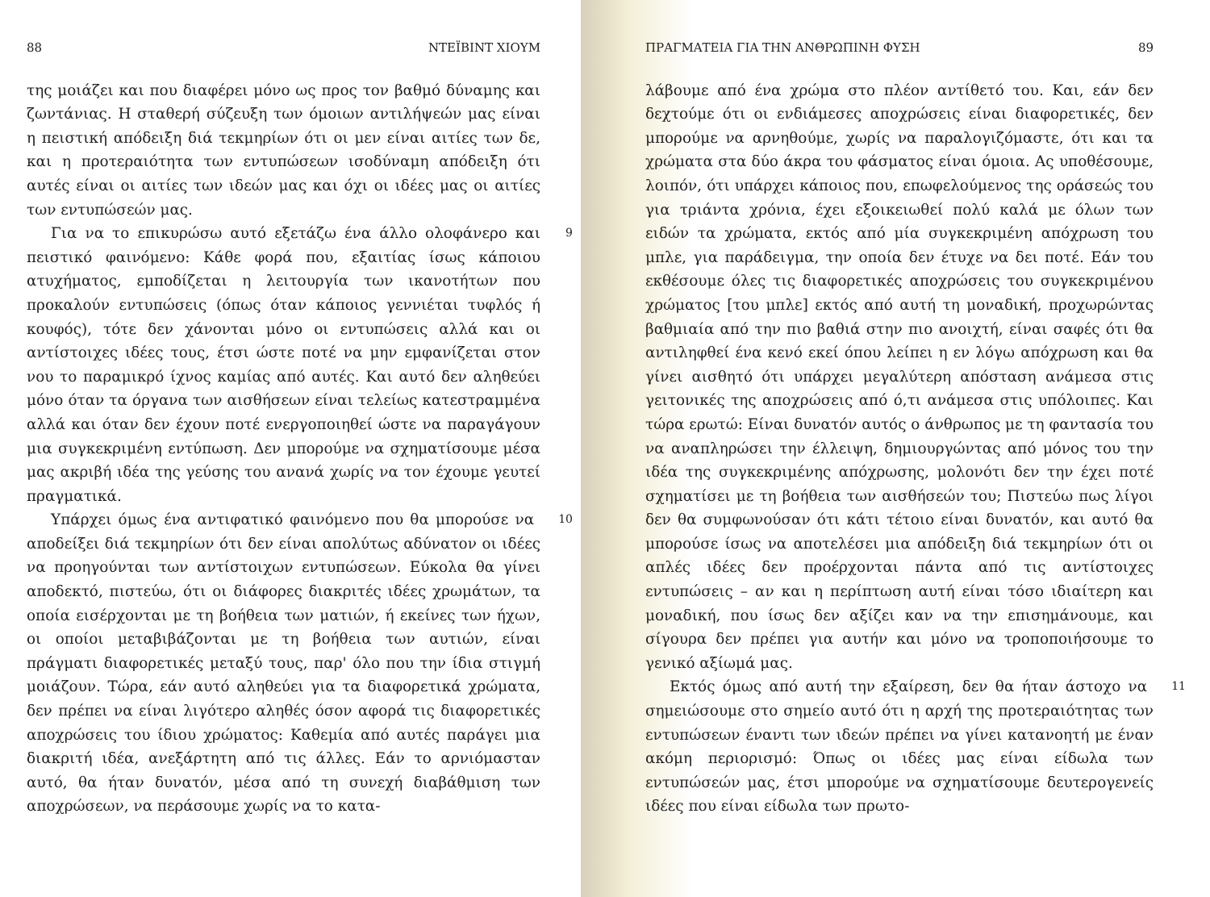88 ΝΤΕΪΒΙΝΤ ΧΙΟΥΜ
της μοιάζει και που διαφέρει μόνο ως προς τον βαθμό δύναμης και ζωντάνιας. Η σταθερή σύζευξη των όμοιων αντιλήψεών μας είναι η πειστική απόδειξη διά τεκμηρίων ότι οι μεν είναι αιτίες των δε, και η προτεραιότητα των εντυπώσεων ισοδύναμη απόδειξη ότι αυτές είναι οι αιτίες των ιδεών μας και όχι οι ιδέες μας οι αιτίες των εντυπώσεών μας.
9 Για να το επικυρώσω αυτό εξετάζω ένα άλλο ολοφάνερο και πειστικό φαινόμενο: Κάθε φορά που, εξαιτίας ίσως κάποιου ατυχήματος, εμποδίζεται η λειτουργία των ικανοτήτων που προκαλούν εντυπώσεις (όπως όταν κάποιος γεννιέται τυφλός ή κουφός), τότε δεν χάνονται μόνο οι εντυπώσεις αλλά και οι αντίστοιχες ιδέες τους, έτσι ώστε ποτέ να μην εμφανίζεται στον νου το παραμικρό ίχνος καμίας από αυτές. Και αυτό δεν αληθεύει μόνο όταν τα όργανα των αισθήσεων είναι τελείως κατεστραμμένα αλλά και όταν δεν έχουν ποτέ ενεργοποιηθεί ώστε να παραγάγουν μια συγκεκριμένη εντύπωση. Δεν μπορούμε να σχηματίσουμε μέσα μας ακριβή ιδέα της γεύσης του ανανά χωρίς να τον έχουμε γευτεί πραγματικά.
10 Υπάρχει όμως ένα αντιφατικό φαινόμενο που θα μπορούσε να αποδείξει διά τεκμηρίων ότι δεν είναι απολύτως αδύνατον οι ιδέες να προηγούνται των αντίστοιχων εντυπώσεων. Εύκολα θα γίνει αποδεκτό, πιστεύω, ότι οι διάφορες διακριτές ιδέες χρωμάτων, τα οποία εισέρχονται με τη βοήθεια των ματιών, ή εκείνες των ήχων, οι οποίοι μεταβιβάζονται με τη βοήθεια των αυτιών, είναι πράγματι διαφορετικές μεταξύ τους, παρ' όλο που την ίδια στιγμή μοιάζουν. Τώρα, εάν αυτό αληθεύει για τα διαφορετικά χρώματα, δεν πρέπει να είναι λιγότερο αληθές όσον αφορά τις διαφορετικές αποχρώσεις του ίδιου χρώματος: Καθεμία από αυτές παράγει μια διακριτή ιδέα, ανεξάρτητη από τις άλλες. Εάν το αρνιόμασταν αυτό, θα ήταν δυνατόν, μέσα από τη συνεχή διαβάθμιση των αποχρώσεων, να περάσουμε χωρίς να το κατα-
ΠΡΑΓΜΑΤΕΙΑ ΓΙΑ ΤΗΝ ΑΝΘΡΩΠΙΝΗ ΦΥΣΗ 89
λάβουμε από ένα χρώμα στο πλέον αντίθετό του. Και, εάν δεν δεχτούμε ότι οι ενδιάμεσες αποχρώσεις είναι διαφορετικές, δεν μπορούμε να αρνηθούμε, χωρίς να παραλογιζόμαστε, ότι και τα χρώματα στα δύο άκρα του φάσματος είναι όμοια. Ας υποθέσουμε, λοιπόν, ότι υπάρχει κάποιος που, επωφελούμενος της οράσεώς του για τριάντα χρόνια, έχει εξοικειωθεί πολύ καλά με όλων των ειδών τα χρώματα, εκτός από μία συγκεκριμένη απόχρωση του μπλε, για παράδειγμα, την οποία δεν έτυχε να δει ποτέ. Εάν του εκθέσουμε όλες τις διαφορετικές αποχρώσεις του συγκεκριμένου χρώματος [του μπλε] εκτός από αυτή τη μοναδική, προχωρώντας βαθμιαία από την πιο βαθιά στην πιο ανοιχτή, είναι σαφές ότι θα αντιληφθεί ένα κενό εκεί όπου λείπει η εν λόγω απόχρωση και θα γίνει αισθητό ότι υπάρχει μεγαλύτερη απόσταση ανάμεσα στις γειτονικές της αποχρώσεις από ό,τι ανάμεσα στις υπόλοιπες. Και τώρα ερωτώ: Είναι δυνατόν αυτός ο άνθρωπος με τη φαντασία του να αναπληρώσει την έλλειψη, δημιουργώντας από μόνος του την ιδέα της συγκεκριμένης απόχρωσης, μολονότι δεν την έχει ποτέ σχηματίσει με τη βοήθεια των αισθήσεών του; Πιστεύω πως λίγοι δεν θα συμφωνούσαν ότι κάτι τέτοιο είναι δυνατόν, και αυτό θα μπορούσε ίσως να αποτελέσει μια απόδειξη διά τεκμηρίων ότι οι απλές ιδέες δεν προέρχονται πάντα από τις αντίστοιχες εντυπώσεις – αν και η περίπτωση αυτή είναι τόσο ιδιαίτερη και μοναδική, που ίσως δεν αξίζει καν να την επισημάνουμε, και σίγουρα δεν πρέπει για αυτήν και μόνο να τροποποιήσουμε το γενικό αξίωμά μας.
11 Εκτός όμως από αυτή την εξαίρεση, δεν θα ήταν άστοχο να σημειώσουμε στο σημείο αυτό ότι η αρχή της προτεραιότητας των εντυπώσεων έναντι των ιδεών πρέπει να γίνει κατανοητή με έναν ακόμη περιορισμό: Όπως οι ιδέες μας είναι είδωλα των εντυπώσεών μας, έτσι μπορούμε να σχηματίσουμε δευτερογενείς ιδέες που είναι είδωλα των πρωτο-